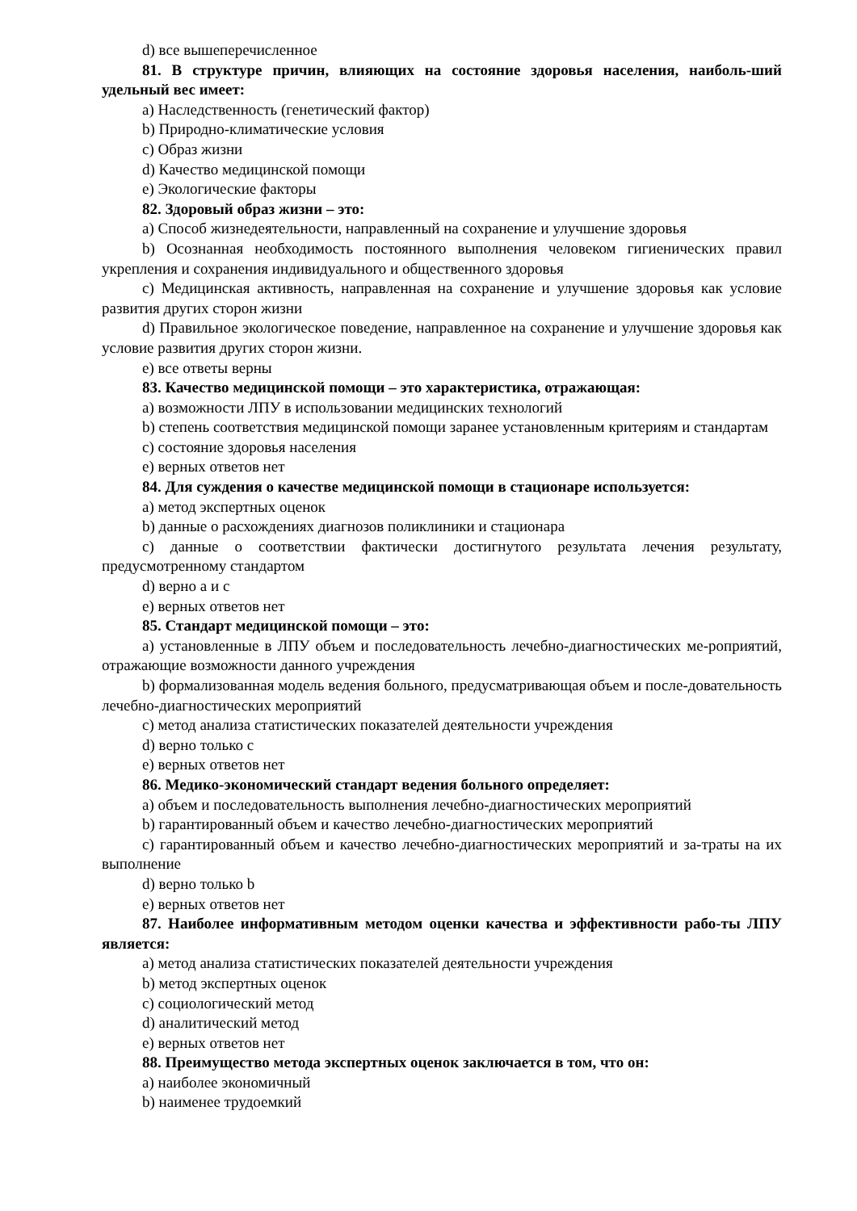d) все вышеперечисленное
81. В структуре причин, влияющих на состояние здоровья населения, наиболь-ший удельный вес имеет:
a) Наследственность (генетический фактор)
b) Природно-климатические условия
c) Образ жизни
d) Качество медицинской помощи
e) Экологические факторы
82. Здоровый образ жизни – это:
a) Способ жизнедеятельности, направленный на сохранение и улучшение здоровья
b) Осознанная необходимость постоянного выполнения человеком гигиенических правил укрепления и сохранения индивидуального и общественного здоровья
c) Медицинская активность, направленная на сохранение и улучшение здоровья как условие развития других сторон жизни
d) Правильное экологическое поведение, направленное на сохранение и улучшение здоровья как условие развития других сторон жизни.
e) все ответы верны
83. Качество медицинской помощи – это характеристика, отражающая:
a) возможности ЛПУ в использовании медицинских технологий
b) степень соответствия медицинской помощи заранее установленным критериям и стандартам
c) состояние здоровья населения
e) верных ответов нет
84. Для суждения о качестве медицинской помощи в стационаре используется:
a) метод экспертных оценок
b) данные о расхождениях диагнозов поликлиники и стационара
c) данные о соответствии фактически достигнутого результата лечения результату, предусмотренному стандартом
d) верно a и c
e) верных ответов нет
85. Стандарт медицинской помощи – это:
a) установленные в ЛПУ объем и последовательность лечебно-диагностических ме-роприятий, отражающие возможности данного учреждения
b) формализованная модель ведения больного, предусматривающая объем и после-довательность лечебно-диагностических мероприятий
c) метод анализа статистических показателей деятельности учреждения
d) верно только c
e) верных ответов нет
86. Медико-экономический стандарт ведения больного определяет:
a) объем и последовательность выполнения лечебно-диагностических мероприятий
b) гарантированный объем и качество лечебно-диагностических мероприятий
c) гарантированный объем и качество лечебно-диагностических мероприятий и за-траты на их выполнение
d) верно только b
e) верных ответов нет
87. Наиболее информативным методом оценки качества и эффективности рабо-ты ЛПУ является:
a) метод анализа статистических показателей деятельности учреждения
b) метод экспертных оценок
c) социологический метод
d) аналитический метод
e) верных ответов нет
88. Преимущество метода экспертных оценок заключается в том, что он:
a) наиболее экономичный
b) наименее трудоемкий